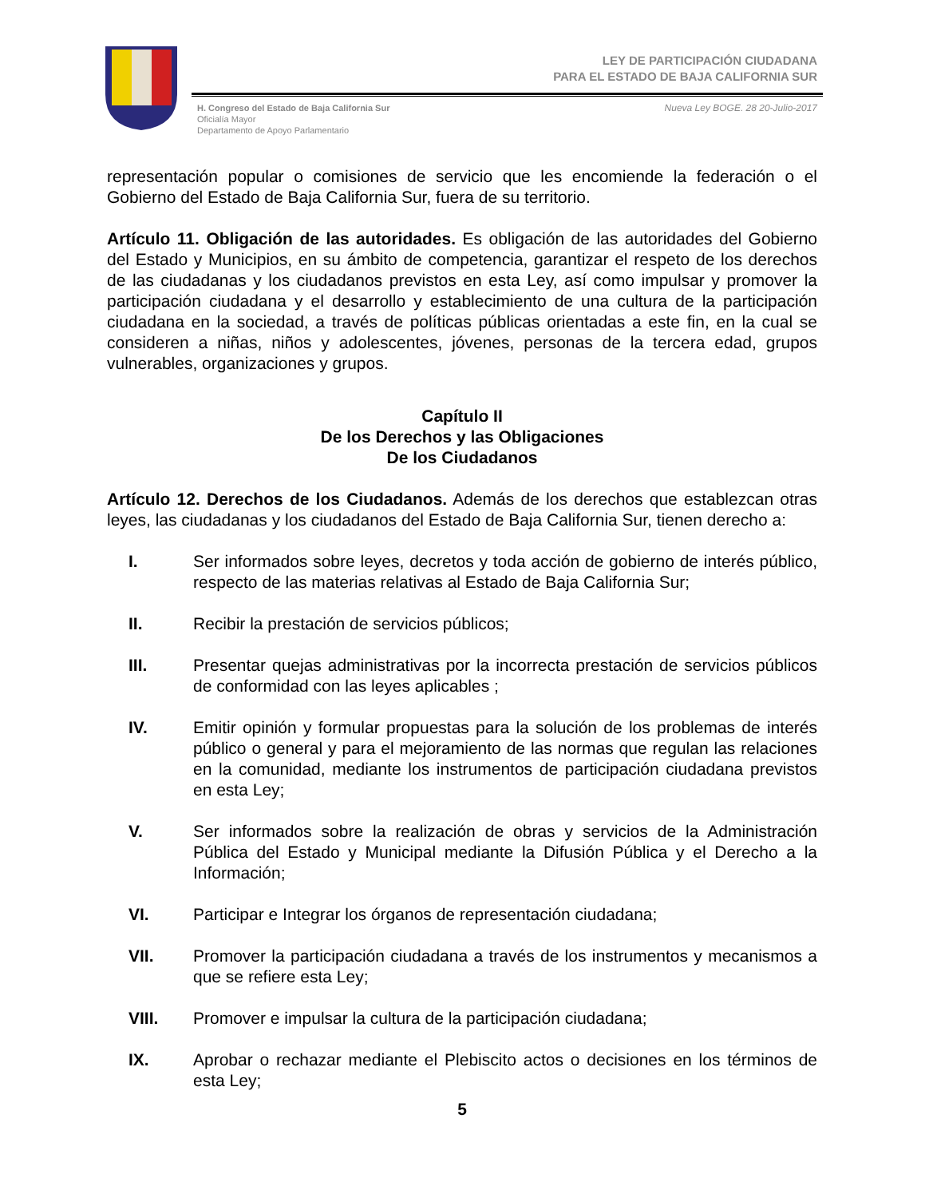LEY DE PARTICIPACIÓN CIUDADANA
PARA EL ESTADO DE BAJA CALIFORNIA SUR
H. Congreso del Estado de Baja California Sur
Oficialía Mayor
Departamento de Apoyo Parlamentario
Nueva Ley BOGE. 28 20-Julio-2017
representación popular o comisiones de servicio que les encomiende la federación o el Gobierno del Estado de Baja California Sur, fuera de su territorio.
Artículo 11. Obligación de las autoridades. Es obligación de las autoridades del Gobierno del Estado y Municipios, en su ámbito de competencia, garantizar el respeto de los derechos de las ciudadanas y los ciudadanos previstos en esta Ley, así como impulsar y promover la participación ciudadana y el desarrollo y establecimiento de una cultura de la participación ciudadana en la sociedad, a través de políticas públicas orientadas a este fin, en la cual se consideren a niñas, niños y adolescentes, jóvenes, personas de la tercera edad, grupos vulnerables, organizaciones y grupos.
Capítulo II
De los Derechos y las Obligaciones
De los Ciudadanos
Artículo 12. Derechos de los Ciudadanos. Además de los derechos que establezcan otras leyes, las ciudadanas y los ciudadanos del Estado de Baja California Sur, tienen derecho a:
I. Ser informados sobre leyes, decretos y toda acción de gobierno de interés público, respecto de las materias relativas al Estado de Baja California Sur;
II. Recibir la prestación de servicios públicos;
III. Presentar quejas administrativas por la incorrecta prestación de servicios públicos de conformidad con las leyes aplicables ;
IV. Emitir opinión y formular propuestas para la solución de los problemas de interés público o general y para el mejoramiento de las normas que regulan las relaciones en la comunidad, mediante los instrumentos de participación ciudadana previstos en esta Ley;
V. Ser informados sobre la realización de obras y servicios de la Administración Pública del Estado y Municipal mediante la Difusión Pública y el Derecho a la Información;
VI. Participar e Integrar los órganos de representación ciudadana;
VII. Promover la participación ciudadana a través de los instrumentos y mecanismos a que se refiere esta Ley;
VIII. Promover e impulsar la cultura de la participación ciudadana;
IX. Aprobar o rechazar mediante el Plebiscito actos o decisiones en los términos de esta Ley;
5